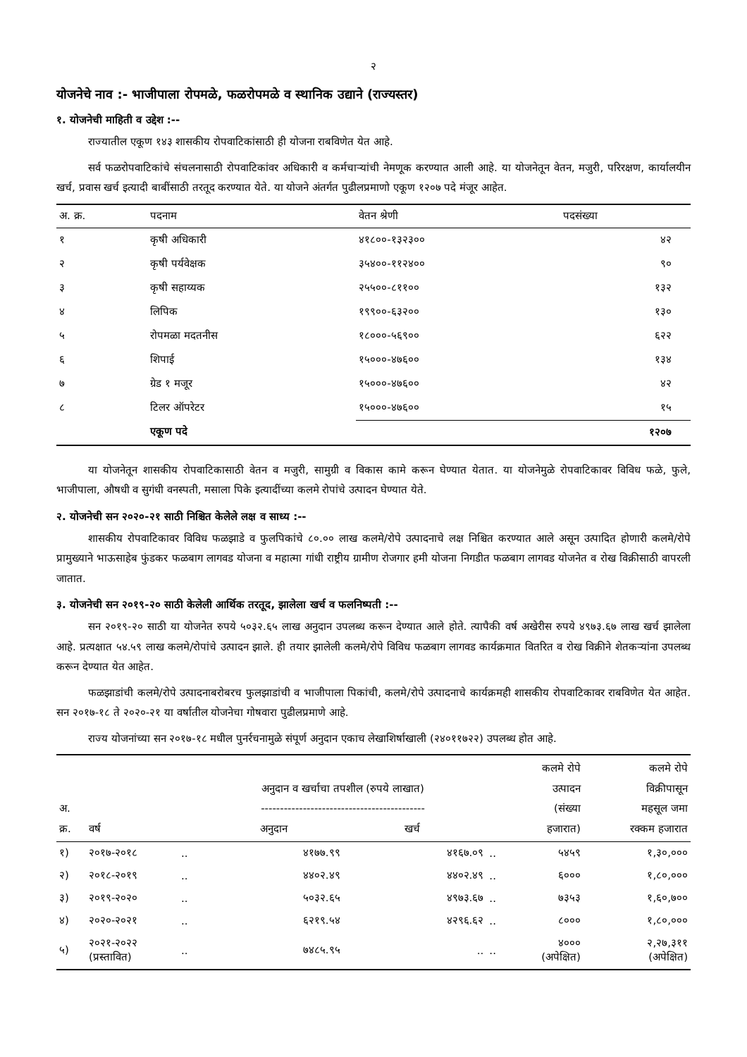२
योजनेचे नाव :- भाजीपाला रोपमळे, फळरोपमळे व स्थानिक उद्याने (राज्यस्तर)
१. योजनेची माहिती व उद्देश :--
राज्यातील एकूण १४३ शासकीय रोपवाटिकांसाठी ही योजना राबविणेत येत आहे.
सर्व फळरोपवाटिकांचे संचलनासाठी रोपवाटिकांवर अधिकारी व कर्मचाऱ्यांची नेमणूक करण्यात आली आहे. या योजनेतून वेतन, मजुरी, परिरक्षण, कार्यालयीन खर्च, प्रवास खर्च इत्यादी बाबींसाठी तरतूद करण्यात येते. या योजने अंतर्गत पुढीलप्रमाणो एकूण १२०७ पदे मंजूर आहेत.
| अ. क्र. | पदनाम | वेतन श्रेणी | पदसंख्या | |
| --- | --- | --- | --- | --- |
| १ | कृषी अधिकारी | ४१८००-१३२३०० | ४२ | |
| २ | कृषी पर्यवेक्षक | ३५४००-११२४०० | ९० | |
| ३ | कृषी सहाय्यक | २५५००-८११०० | १३२ | |
| ४ | लिपिक | १९९००-६३२०० | १३० | |
| ५ | रोपमळा मदतनीस | १८०००-५६९०० | ६२२ | |
| ६ | शिपाई | १५०००-४७६०० | १३४ | |
| ७ | ग्रेड १ मजूर | १५०००-४७६०० | ४२ | |
| ८ | टिलर ऑपरेटर | १५०००-४७६०० | १५ | |
| | एकूण पदे | | १२०७ | |
या योजनेतून शासकीय रोपवाटिकासाठी वेतन व मजुरी, सामुग्री व विकास कामे करून घेण्यात येतात. या योजनेमुळे रोपवाटिकावर विविध फळे, फुले, भाजीपाला, औषधी व सुगंधी वनस्पती, मसाला पिके इत्यादींच्या कलमे रोपांचे उत्पादन घेण्यात येते.
२. योजनेची सन २०२०-२१ साठी निश्चित केलेले लक्ष व साध्य :--
शासकीय रोपवाटिकावर विविध फळझाडे व फुलपिकांचे ८०.०० लाख कलमे/रोपे उत्पादनाचे लक्ष निश्चित करण्यात आले असून उत्पादित होणारी कलमे/रोपे प्रामुख्याने भाऊसाहेब फुंडकर फळबाग लागवड योजना व महात्मा गांधी राष्ट्रीय ग्रामीण रोजगार हमी योजना निगडीत फळबाग लागवड योजनेत व रोख विक्रीसाठी वापरली जातात.
३. योजनेची सन २०१९-२० साठी केलेली आर्थिक तरतूद, झालेला खर्च व फलनिष्पती :--
सन २०१९-२० साठी या योजनेत रुपये ५०३२.६५ लाख अनुदान उपलब्ध करून देण्यात आले होते. त्यापैकी वर्ष अखेरीस रुपये ४९७३.६७ लाख खर्च झालेला आहे. प्रत्यक्षात ५४.५९ लाख कलमे/रोपांचे उत्पादन झाले. ही तयार झालेली कलमे/रोपे विविध फळबाग लागवड कार्यक्रमात वितरित व रोख विक्रीने शेतकऱ्यांना उपलब्ध करून देण्यात येत आहेत.
फळझाडांची कलमे/रोपे उत्पादनाबरोबरच फुलझाडांची व भाजीपाला पिकांची, कलमे/रोपे उत्पादनाचे कार्यक्रमही शासकीय रोपवाटिकावर राबविणेत येत आहेत. सन २०१७-१८ ते २०२०-२१ या वर्षातील योजनेचा गोषवारा पुढीलप्रमाणे आहे.
राज्य योजनांच्या सन २०१७-१८ मधील पुनर्रचनामुळे संपूर्ण अनुदान एकाच लेखाशिर्षाखाली (२४०११७२२) उपलब्ध होत आहे.
| अ. क्र. | वर्ष | | अनुदान व खर्चाचा तपशील (रुपये लाखात) ------------------------------------------- अनुदान खर्च | | | कलमे रोपे उत्पादन (संख्या हजारात) | कलमे रोपे विक्रीपासून महसूल जमा रक्कम हजारात |
| --- | --- | --- | --- | --- | --- | --- | --- |
| १) | २०१७-२०१८ | .. | ४१७७.९९ | ४१६७.०९ | .. | ५४५९ | १,३०,००० |
| २) | २०१८-२०१९ | .. | ४४०२.४९ | ४४०२.४९ | .. | ६००० | १,८०,००० |
| ३) | २०१९-२०२० | .. | ५०३२.६५ | ४९७३.६७ | .. | ७३५३ | १,६०,७०० |
| ४) | २०२०-२०२१ | .. | ६२१९.५४ | ४२९६.६२ | .. | ८००० | १,८०,००० |
| ५) | २०२१-२०२२ (प्रस्तावित) | .. | ७४८५.९५ | .. | .. | ४००० (अपेक्षित) | २,२७,३११ (अपेक्षित) |